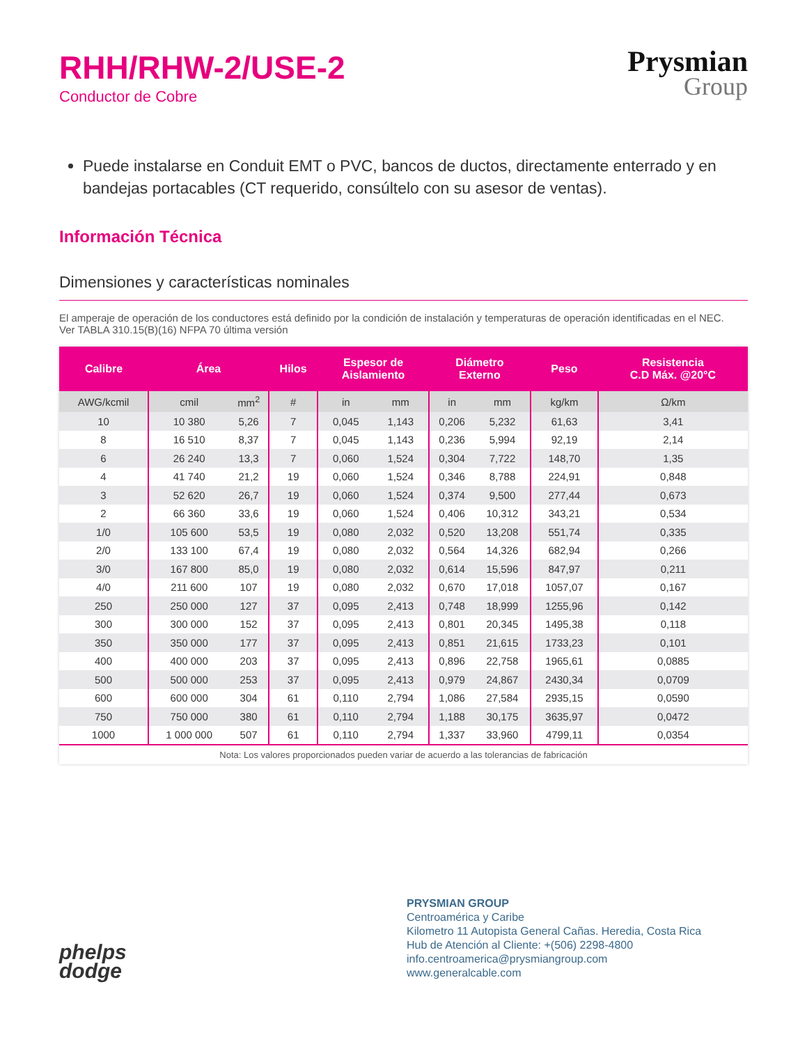RHH/RHW-2/USE-2
Conductor de Cobre
Prysmian
Group
Puede instalarse en Conduit EMT o PVC, bancos de ductos, directamente enterrado y en bandejas portacables (CT requerido, consúltelo con su asesor de ventas).
Información Técnica
Dimensiones y características nominales
El amperaje de operación de los conductores está definido por la condición de instalación y temperaturas de operación identificadas en el NEC.
Ver TABLA 310.15(B)(16) NFPA 70 última versión
| Calibre | Área | | Hilos | Espesor de Aislamiento | | Diámetro Externo | | Peso | Resistencia C.D Máx. @20°C |
| --- | --- | --- | --- | --- | --- | --- | --- | --- | --- |
| AWG/kcmil | cmil | mm<sup>2</sup> | # | in | mm | in | mm | kg/km | Ω/km |
| 10 | 10 380 | 5,26 | 7 | 0,045 | 1,143 | 0,206 | 5,232 | 61,63 | 3,41 |
| 8 | 16 510 | 8,37 | 7 | 0,045 | 1,143 | 0,236 | 5,994 | 92,19 | 2,14 |
| 6 | 26 240 | 13,3 | 7 | 0,060 | 1,524 | 0,304 | 7,722 | 148,70 | 1,35 |
| 4 | 41 740 | 21,2 | 19 | 0,060 | 1,524 | 0,346 | 8,788 | 224,91 | 0,848 |
| 3 | 52 620 | 26,7 | 19 | 0,060 | 1,524 | 0,374 | 9,500 | 277,44 | 0,673 |
| 2 | 66 360 | 33,6 | 19 | 0,060 | 1,524 | 0,406 | 10,312 | 343,21 | 0,534 |
| 1/0 | 105 600 | 53,5 | 19 | 0,080 | 2,032 | 0,520 | 13,208 | 551,74 | 0,335 |
| 2/0 | 133 100 | 67,4 | 19 | 0,080 | 2,032 | 0,564 | 14,326 | 682,94 | 0,266 |
| 3/0 | 167 800 | 85,0 | 19 | 0,080 | 2,032 | 0,614 | 15,596 | 847,97 | 0,211 |
| 4/0 | 211 600 | 107 | 19 | 0,080 | 2,032 | 0,670 | 17,018 | 1057,07 | 0,167 |
| 250 | 250 000 | 127 | 37 | 0,095 | 2,413 | 0,748 | 18,999 | 1255,96 | 0,142 |
| 300 | 300 000 | 152 | 37 | 0,095 | 2,413 | 0,801 | 20,345 | 1495,38 | 0,118 |
| 350 | 350 000 | 177 | 37 | 0,095 | 2,413 | 0,851 | 21,615 | 1733,23 | 0,101 |
| 400 | 400 000 | 203 | 37 | 0,095 | 2,413 | 0,896 | 22,758 | 1965,61 | 0,0885 |
| 500 | 500 000 | 253 | 37 | 0,095 | 2,413 | 0,979 | 24,867 | 2430,34 | 0,0709 |
| 600 | 600 000 | 304 | 61 | 0,110 | 2,794 | 1,086 | 27,584 | 2935,15 | 0,0590 |
| 750 | 750 000 | 380 | 61 | 0,110 | 2,794 | 1,188 | 30,175 | 3635,97 | 0,0472 |
| 1000 | 1 000 000 | 507 | 61 | 0,110 | 2,794 | 1,337 | 33,960 | 4799,11 | 0,0354 |
| Nota: Los valores proporcionados pueden variar de acuerdo a las tolerancias de fabricación | | | | | | | | | |
phelps
dodge
PRYSMIAN GROUP
Centroamérica y Caribe
Kilometro 11 Autopista General Cañas. Heredia, Costa Rica
Hub de Atención al Cliente: +(506) 2298-4800
info.centroamerica@prysmiangroup.com
www.generalcable.com